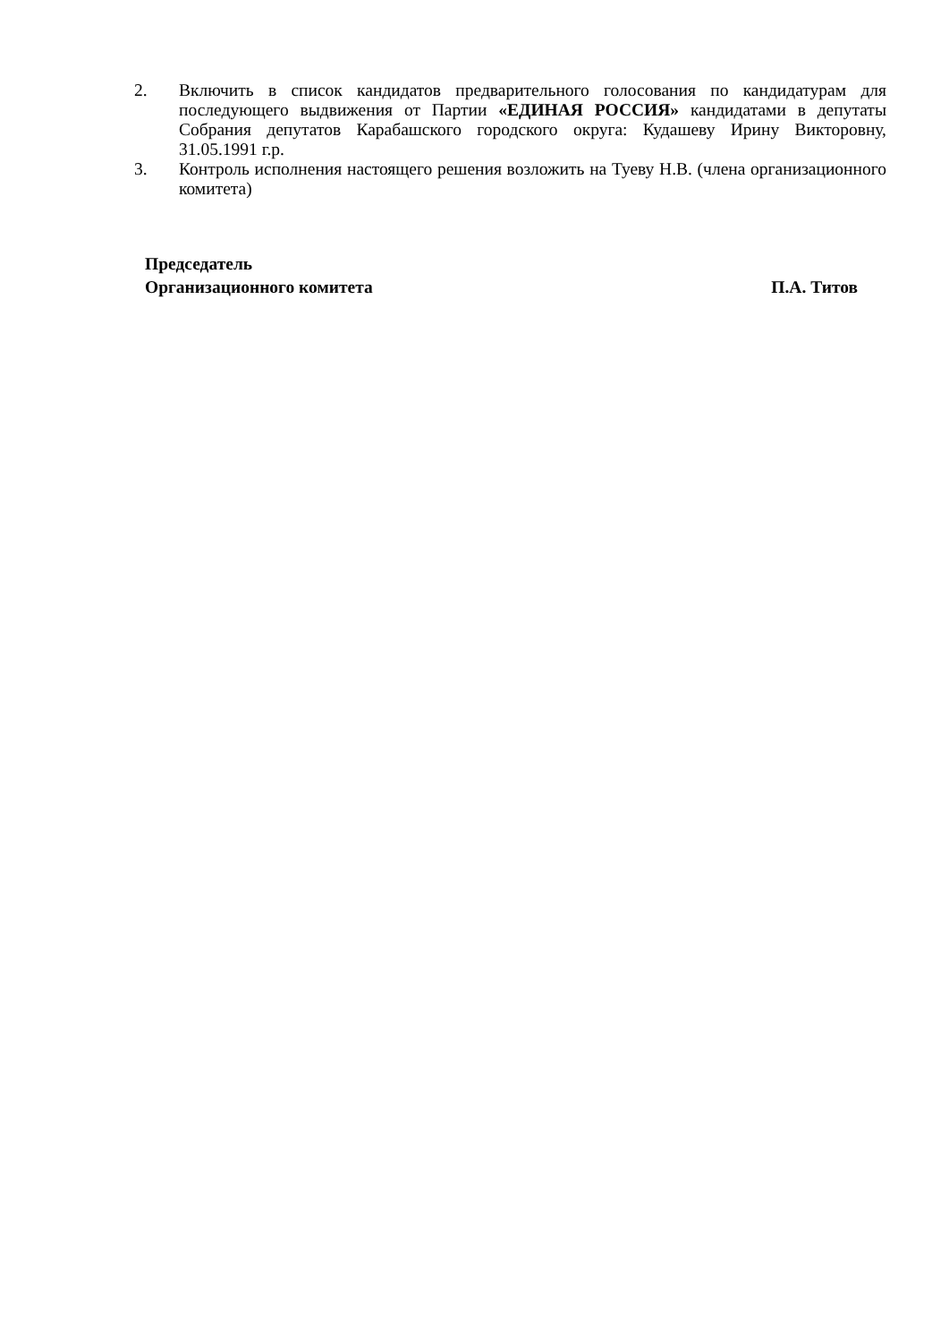2. Включить в список кандидатов предварительного голосования по кандидатурам для последующего выдвижения от Партии «ЕДИНАЯ РОССИЯ» кандидатами в депутаты Собрания депутатов Карабашского городского округа: Кудашеву Ирину Викторовну, 31.05.1991 г.р.
3. Контроль исполнения настоящего решения возложить на Туеву Н.В. (члена организационного комитета)
Председатель
Организационного комитета П.А. Титов